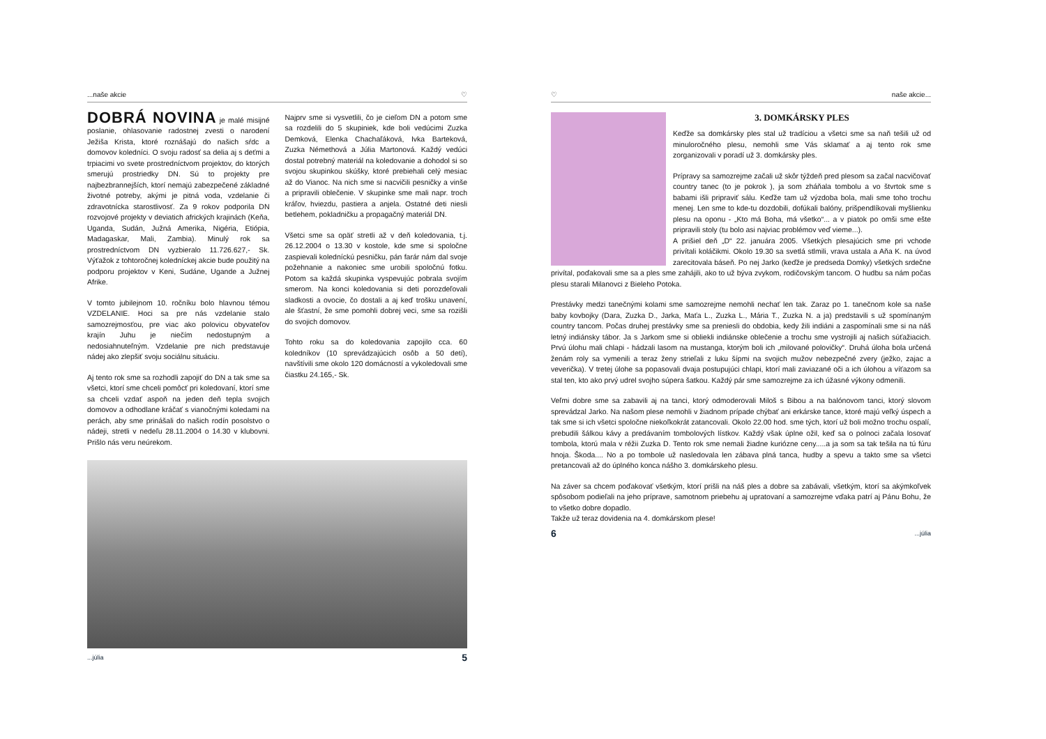...naše akcie ♡
DOBRÁ NOVINA je malé misijné poslanie, ohlasovanie radostnej zvesti o narodení Ježiša Krista, ktoré roznášajú do našich sŕdc a domovov koledníci. O svoju radosť sa delia aj s deťmi a trpiacimi vo svete prostredníctvom projektov, do ktorých smerujú prostriedky DN. Sú to projekty pre najbezbrannejších, ktorí nemajú zabezpečené základné životné potreby, akými je pitná voda, vzdelanie či zdravotnícka starostlivosť. Za 9 rokov podporila DN rozvojové projekty v deviatich afrických krajinách (Keňa, Uganda, Sudán, Južná Amerika, Nigéria, Etiópia, Madagaskar, Mali, Zambia). Minulý rok sa prostredníctvom DN vyzbieralo 11.726.627,- Sk. Výťažok z tohtoročnej koledníckej akcie bude použitý na podporu projektov v Keni, Sudáne, Ugande a Južnej Afrike.
V tomto jubilejnom 10. ročníku bolo hlavnou témou VZDELANIE. Hoci sa pre nás vzdelanie stalo samozrejmosťou, pre viac ako polovicu obyvateľov krajín Juhu je niečím nedostupným a nedosiahnuteľným. Vzdelanie pre nich predstavuje nádej ako zlepšiť svoju sociálnu situáciu.
Aj tento rok sme sa rozhodli zapojiť do DN a tak sme sa všetci, ktorí sme chceli pomôcť pri koledovaní, ktorí sme sa chceli vzdať aspoň na jeden deň tepla svojich domovov a odhodlane kráčať s vianočnými koledami na perách, aby sme prinášali do našich rodín posolstvo o nádeji, stretli v nedeľu 28.11.2004 o 14.30 v klubovni. Prišlo nás veru neúrekom.
Najprv sme si vysvetlili, čo je cieľom DN a potom sme sa rozdelili do 5 skupiniek, kde boli vedúcimi Zuzka Demková, Elenka Chachaľáková, Ivka Barteková, Zuzka Némethová a Júlia Martonová. Každý vedúci dostal potrebný materiál na koledovanie a dohodol si so svojou skupinkou skúšky, ktoré prebiehali celý mesiac až do Vianoc. Na nich sme si nacvičili pesničky a vinše a pripravili oblečenie. V skupinke sme mali napr. troch kráľov, hviezdu, pastiera a anjela. Ostatné deti niesli betlehem, pokladničku a propagačný materiál DN.
Všetci sme sa opäť stretli až v deň koledovania, t.j. 26.12.2004 o 13.30 v kostole, kde sme si spoločne zaspievali koledníckú pesničku, pán farár nám dal svoje požehnanie a nakoniec sme urobili spoločnú fotku. Potom sa každá skupinka vyspevujúc pobrala svojím smerom. Na konci koledovania si deti porozdeľovali sladkosti a ovocie, čo dostali a aj keď trošku unavení, ale šťastní, že sme pomohli dobrej veci, sme sa rozišli do svojich domovov.
Tohto roku sa do koledovania zapojilo cca. 60 koledníkov (10 sprevádzajúcich osôb a 50 detí), navštívili sme okolo 120 domácností a vykoledovali sme čiastku 24.165,- Sk.
...júlia 5
♡ naše akcie...
3. DOMKÁRSKY PLES
Keďže sa domkársky ples stal už tradíciou a všetci sme sa naň tešili už od minuloročného plesu, nemohli sme Vás sklamať a aj tento rok sme zorganizovali v poradí už 3. domkársky ples.
Prípravy sa samozrejme začali už skôr týždeň pred plesom sa začal nacvičovať country tanec (to je pokrok ), ja som zháňala tombolu a vo štvrtok sme s babami išli pripraviť sálu. Keďže tam už výzdoba bola, mali sme toho trochu menej. Len sme to kde-tu dozdobili, dofúkali balóny, prišpendlíkovali myšlienku plesu na oponu - „Kto má Boha, má všetko“... a v piatok po omši sme ešte pripravili stoly (tu bolo asi najviac problémov veď vieme...).
A prišiel deň „D“ 22. januára 2005. Všetkých plesajúcich sme pri vchode privítali koláčikmi. Okolo 19.30 sa svetlá stlmili, vrava ustala a Aňa K. na úvod zarecitovala báseň. Po nej Jarko (keďže je predseda Domky) všetkých srdečne privítal, poďakovali sme sa a ples sme zahájili, ako to už býva zvykom, rodičovským tancom. O hudbu sa nám počas plesu starali Milanovci z Bieleho Potoka.
Prestávky medzi tanečnými kolami sme samozrejme nemohli nechať len tak. Zaraz po 1. tanečnom kole sa naše baby kovbojky (Dara, Zuzka D., Jarka, Maťa L., Zuzka L., Mária T., Zuzka N. a ja) predstavili s už spomínaným country tancom. Počas druhej prestávky sme sa preniesli do obdobia, kedy žili indiáni a zaspomínali sme si na náš letný indiánsky tábor. Ja s Jarkom sme si obliekli indiánske oblečenie a trochu sme vystrojili aj našich súťažiacich. Prvú úlohu mali chlapi - hádzali lasom na mustanga, ktorým boli ich „milované polovičky“. Druhá úloha bola určená ženám roly sa vymenili a teraz ženy strieľali z luku šípmi na svojich mužov nebezpečné zvery (ježko, zajac a veverička). V tretej úlohe sa popasovali dvaja postupujúci chlapi, ktorí mali zaviazané oči a ich úlohou a víťazom sa stal ten, kto ako prvý udrel svojho súpera šatkou. Každý pár sme samozrejme za ich úžasné výkony odmenili.
Veľmi dobre sme sa zabavili aj na tanci, ktorý odmoderovali Miloš s Bibou a na balónovom tanci, ktorý slovom sprevádzal Jarko. Na našom plese nemohli v žiadnom prípade chýbať ani erkárske tance, ktoré majú veľký úspech a tak sme si ich všetci spoločne niekoľkokrát zatancovali. Okolo 22.00 hod. sme tých, ktorí už boli možno trochu ospalí, prebudili šálkou kávy a predávaním tombolových lístkov. Každý však úplne ožil, keď sa o polnoci začala losovať tombola, ktorú mala v réžii Zuzka D. Tento rok sme nemali žiadne kuriózne ceny.....a ja som sa tak tešila na tú fúru hnoja. Škoda.... No a po tombole už nasledovala len zábava plná tanca, hudby a spevu a takto sme sa všetci pretancovali až do úplného konca nášho 3. domkárskeho plesu.
Na záver sa chcem poďakovať všetkým, ktorí prišli na náš ples a dobre sa zabávali, všetkým, ktorí sa akýmkoľvek spôsobom podieľali na jeho príprave, samotnom priebehu aj upratovaní a samozrejme vďaka patrí aj Pánu Bohu, že to všetko dobre dopadlo.
Takže už teraz dovidenia na 4. domkárskom plese!
6...júlia